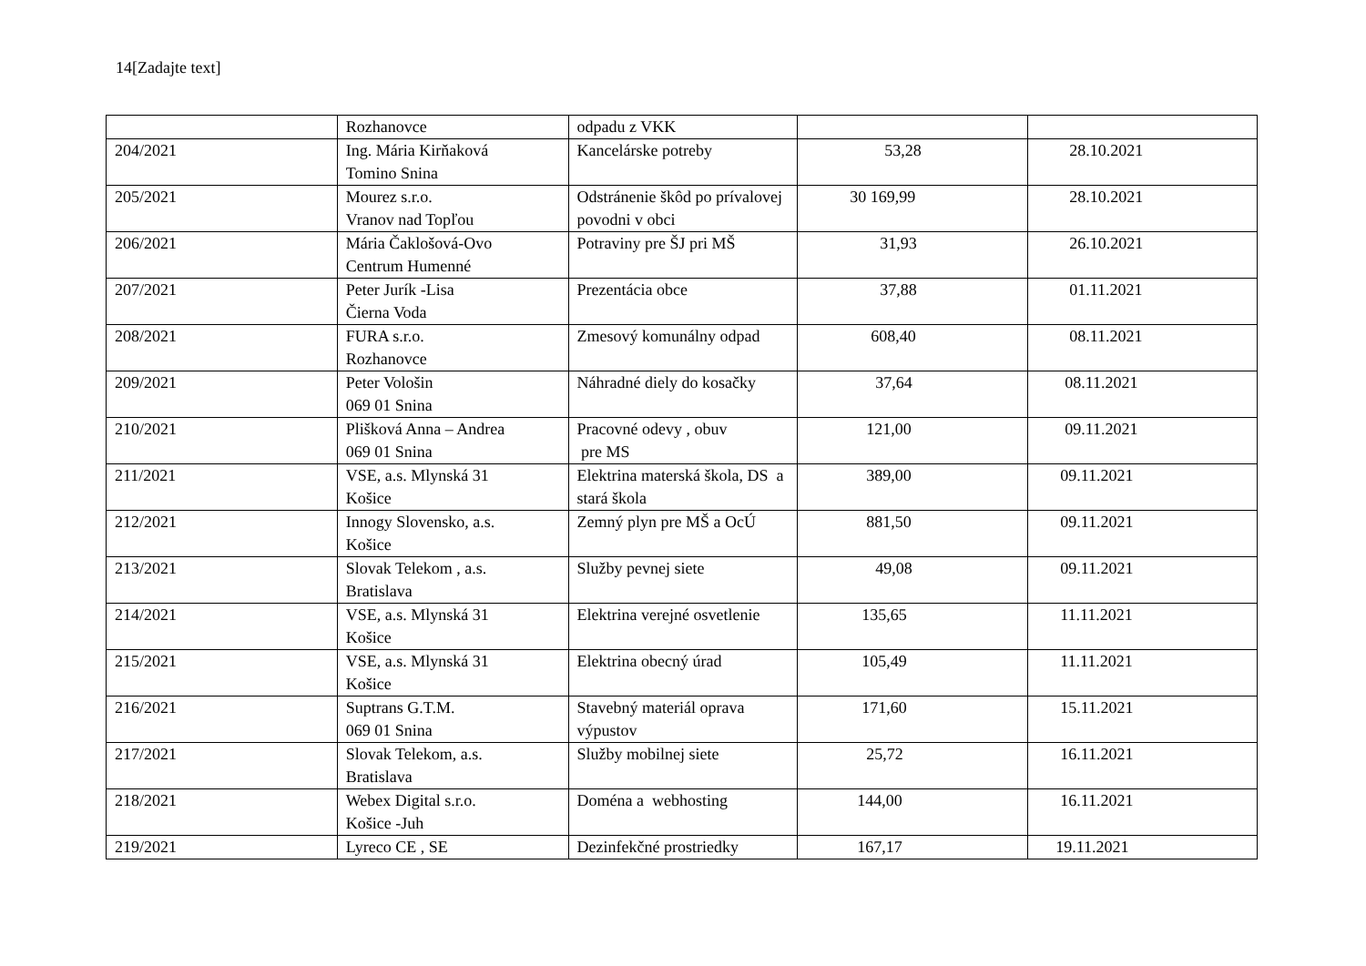14[Zadajte text]
| | Rozhanovce | odpadu z VKK | | |
| 204/2021 | Ing. Mária Kirňaková Tomino Snina | Kancelárske potreby | 53,28 | 28.10.2021 |
| 205/2021 | Mourez s.r.o. Vranov nad Topľou | Odstránenie škôd po prívalovej povodni v obci | 30 169,99 | 28.10.2021 |
| 206/2021 | Mária Čaklošová-Ovo Centrum Humenné | Potraviny pre ŠJ pri MŠ | 31,93 | 26.10.2021 |
| 207/2021 | Peter Jurík -Lisa Čierna Voda | Prezentácia obce | 37,88 | 01.11.2021 |
| 208/2021 | FURA s.r.o. Rozhanovce | Zmesový komunálny odpad | 608,40 | 08.11.2021 |
| 209/2021 | Peter Vološin 069 01 Snina | Náhradné diely do kosačky | 37,64 | 08.11.2021 |
| 210/2021 | Plišková Anna – Andrea 069 01 Snina | Pracovné odevy , obuv pre MS | 121,00 | 09.11.2021 |
| 211/2021 | VSE, a.s. Mlynská 31 Košice | Elektrina materská škola, DS a stará škola | 389,00 | 09.11.2021 |
| 212/2021 | Innogy Slovensko, a.s. Košice | Zemný plyn pre MŠ a OcÚ | 881,50 | 09.11.2021 |
| 213/2021 | Slovak Telekom , a.s. Bratislava | Služby pevnej siete | 49,08 | 09.11.2021 |
| 214/2021 | VSE, a.s. Mlynská 31 Košice | Elektrina verejné osvetlenie | 135,65 | 11.11.2021 |
| 215/2021 | VSE, a.s. Mlynská 31 Košice | Elektrina obecný úrad | 105,49 | 11.11.2021 |
| 216/2021 | Suptrans G.T.M. 069 01 Snina | Stavebný materiál oprava výpustov | 171,60 | 15.11.2021 |
| 217/2021 | Slovak Telekom, a.s. Bratislava | Služby mobilnej siete | 25,72 | 16.11.2021 |
| 218/2021 | Webex Digital s.r.o. Košice -Juh | Doména a webhosting | 144,00 | 16.11.2021 |
| 219/2021 | Lyreco CE , SE | Dezinfekčné prostriedky | 167,17 | 19.11.2021 |